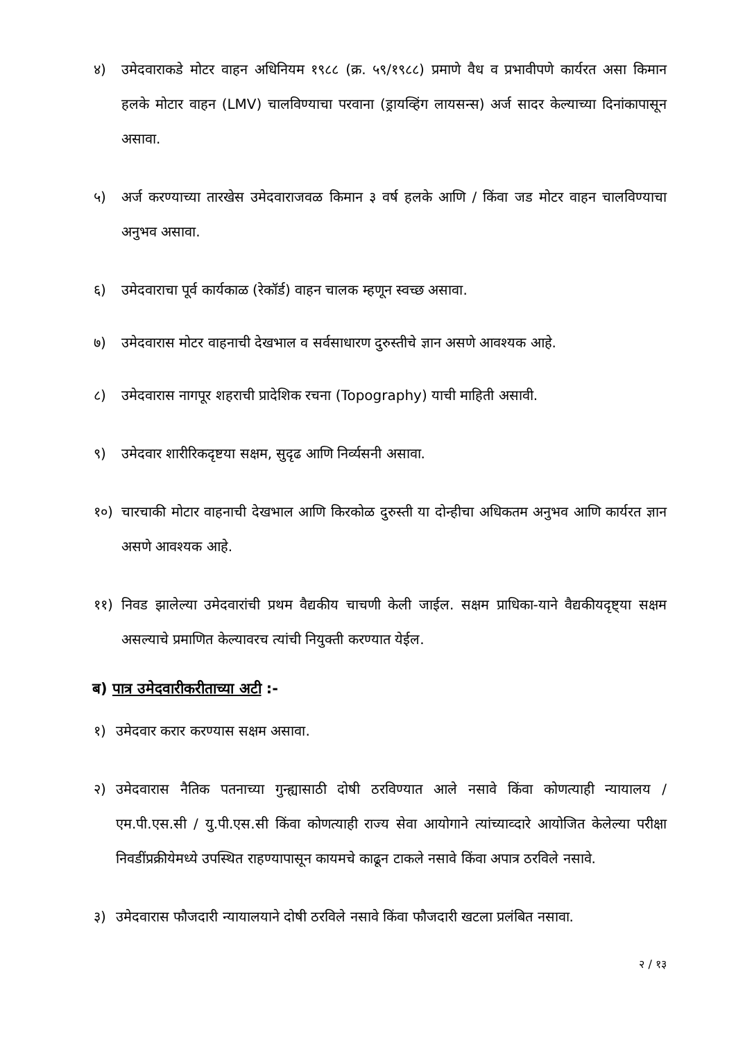४) उमेदवाराकडे मोटर वाहन अधिनियम १९८८ (क्र. ५९/१९८८) प्रमाणे वैध व प्रभावीपणे कार्यरत असा किमान हलके मोटार वाहन (LMV) चालविण्याचा परवाना (ड्रायव्हिंग लायसन्स) अर्ज सादर केल्याच्या दिनांकापासून असावा.
५) अर्ज करण्याच्या तारखेस उमेदवाराजवळ किमान ३ वर्ष हलके आणि / किंवा जड मोटर वाहन चालविण्याचा अनुभव असावा.
६) उमेदवाराचा पूर्व कार्यकाळ (रेकॉर्ड) वाहन चालक म्हणून स्वच्छ असावा.
७) उमेदवारास मोटर वाहनाची देखभाल व सर्वसाधारण दुरुस्तीचे ज्ञान असणे आवश्यक आहे.
८) उमेदवारास नागपूर शहराची प्रादेशिक रचना (Topography) याची माहिती असावी.
९) उमेदवार शारीरिकदृष्टया सक्षम, सुदृढ आणि निर्व्यसनी असावा.
१०) चारचाकी मोटार वाहनाची देखभाल आणि किरकोळ दुरुस्ती या दोन्हीचा अधिकतम अनुभव आणि कार्यरत ज्ञान असणे आवश्यक आहे.
११) निवड झालेल्या उमेदवारांची प्रथम वैद्यकीय चाचणी केली जाईल. सक्षम प्राधिका-याने वैद्यकीयदृष्ट्या सक्षम असल्याचे प्रमाणित केल्यावरच त्यांची नियुक्ती करण्यात येईल.
ब) पात्र उमेदवारीकरीताच्या अटी :-
१) उमेदवार करार करण्यास सक्षम असावा.
२) उमेदवारास नैतिक पतनाच्या गुन्ह्यासाठी दोषी ठरविण्यात आले नसावे किंवा कोणत्याही न्यायालय / एम.पी.एस.सी / यु.पी.एस.सी किंवा कोणत्याही राज्य सेवा आयोगाने त्यांच्याव्दारे आयोजित केलेल्या परीक्षा निवडींप्रक्रीयेमध्ये उपस्थित राहण्यापासून कायमचे काढून टाकले नसावे किंवा अपात्र ठरविले नसावे.
३) उमेदवारास फौजदारी न्यायालयाने दोषी ठरविले नसावे किंवा फौजदारी खटला प्रलंबित नसावा.
२ / १३